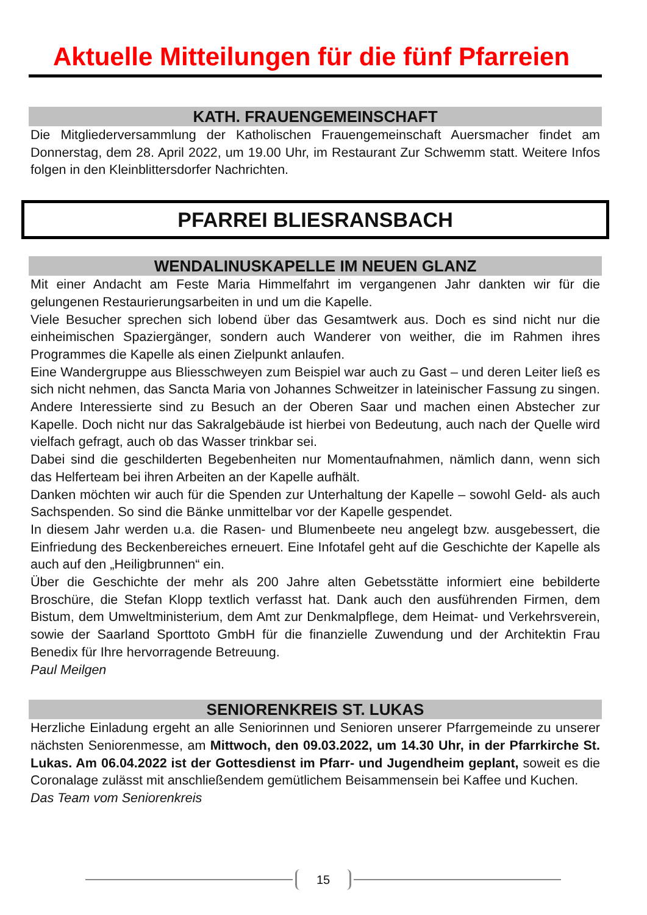Aktuelle Mitteilungen für die fünf Pfarreien
KATH. FRAUENGEMEINSCHAFT
Die Mitgliederversammlung der Katholischen Frauengemeinschaft Auersmacher findet am Donnerstag, dem 28. April 2022, um 19.00 Uhr, im Restaurant Zur Schwemm statt. Weitere Infos folgen in den Kleinblittersdorfer Nachrichten.
PFARREI BLIESRANSBACH
WENDALINUSKAPELLE IM NEUEN GLANZ
Mit einer Andacht am Feste Maria Himmelfahrt im vergangenen Jahr dankten wir für die gelungenen Restaurierungsarbeiten in und um die Kapelle.
Viele Besucher sprechen sich lobend über das Gesamtwerk aus. Doch es sind nicht nur die einheimischen Spaziergänger, sondern auch Wanderer von weither, die im Rahmen ihres Programmes die Kapelle als einen Zielpunkt anlaufen.
Eine Wandergruppe aus Bliesschweyen zum Beispiel war auch zu Gast – und deren Leiter ließ es sich nicht nehmen, das Sancta Maria von Johannes Schweitzer in lateinischer Fassung zu singen. Andere Interessierte sind zu Besuch an der Oberen Saar und machen einen Abstecher zur Kapelle. Doch nicht nur das Sakralgebäude ist hierbei von Bedeutung, auch nach der Quelle wird vielfach gefragt, auch ob das Wasser trinkbar sei.
Dabei sind die geschilderten Begebenheiten nur Momentaufnahmen, nämlich dann, wenn sich das Helferteam bei ihren Arbeiten an der Kapelle aufhält.
Danken möchten wir auch für die Spenden zur Unterhaltung der Kapelle – sowohl Geld- als auch Sachspenden. So sind die Bänke unmittelbar vor der Kapelle gespendet.
In diesem Jahr werden u.a. die Rasen- und Blumenbeete neu angelegt bzw. ausgebessert, die Einfriedung des Beckenbereiches erneuert. Eine Infotafel geht auf die Geschichte der Kapelle als auch auf den „Heiligbrunnen“ ein.
Über die Geschichte der mehr als 200 Jahre alten Gebetsstätte informiert eine bebilderte Broschüre, die Stefan Klopp textlich verfasst hat. Dank auch den ausführenden Firmen, dem Bistum, dem Umweltministerium, dem Amt zur Denkmalpflege, dem Heimat- und Verkehrsverein, sowie der Saarland Sporttoto GmbH für die finanzielle Zuwendung und der Architektin Frau Benedix für Ihre hervorragende Betreuung.
Paul Meilgen
SENIORENKREIS ST. LUKAS
Herzliche Einladung ergeht an alle Seniorinnen und Senioren unserer Pfarrgemeinde zu unserer nächsten Seniorenmesse, am Mittwoch, den 09.03.2022, um 14.30 Uhr, in der Pfarrkirche St. Lukas. Am 06.04.2022 ist der Gottesdienst im Pfarr- und Jugendheim geplant, soweit es die Coronalage zulässt mit anschließendem gemütlichem Beisammensein bei Kaffee und Kuchen.
Das Team vom Seniorenkreis
15